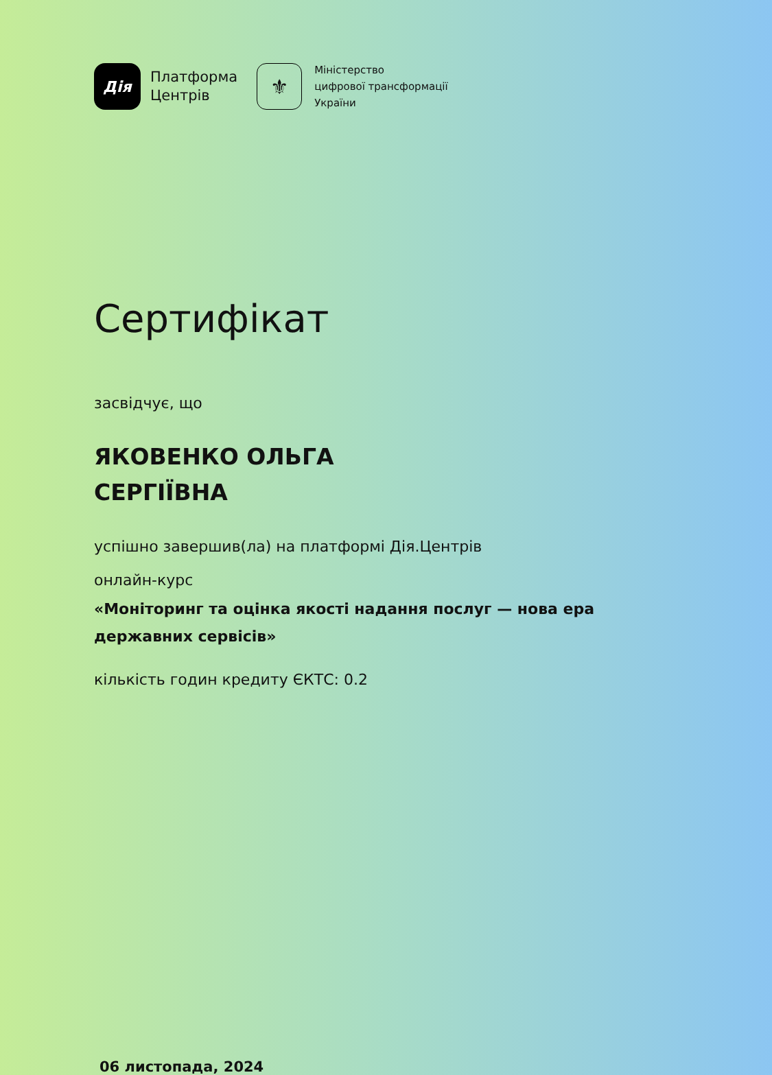Дія
Платформа
Центрів
⚜
Міністерство
цифрової трансформації
України
Сертифікат
засвідчує, що
ЯКОВЕНКО ОЛЬГА
СЕРГІЇВНА
успішно завершив(ла) на платформі Дія.Центрів
онлайн-курс
«Моніторинг та оцінка якості надання послуг — нова ера державних сервісів»
кількість годин кредиту ЄКТС: 0.2
06 листопада, 2024